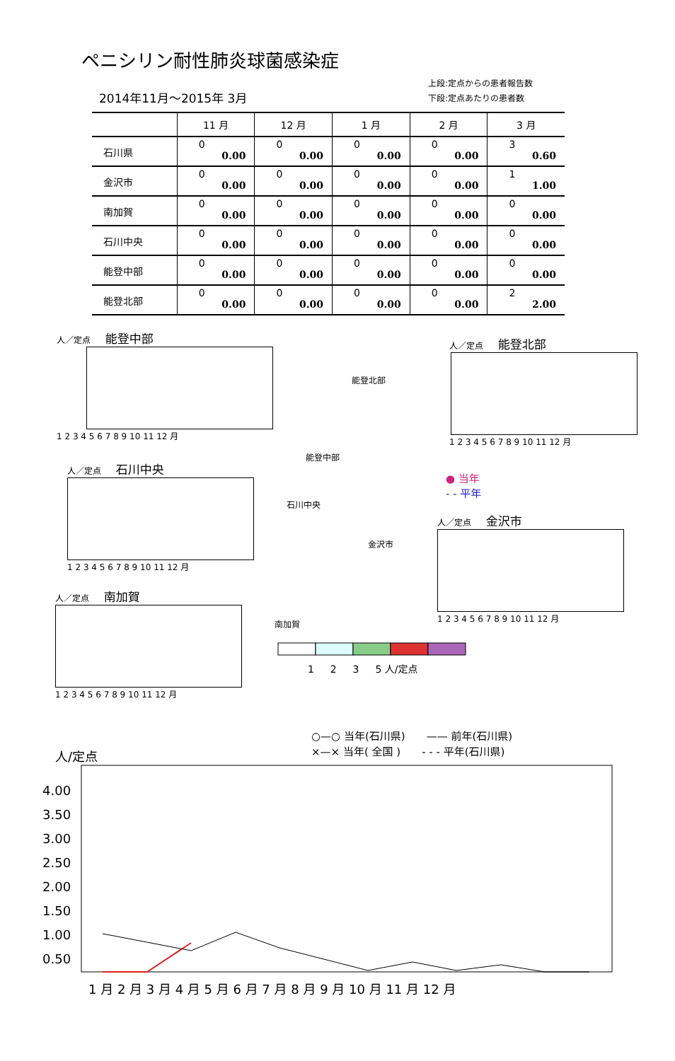ペニシリン耐性肺炎球菌感染症
2014年11月～2015年 3月
上段:定点からの患者報告数
下段:定点あたりの患者数
| | 11 月 | 12 月 | 1 月 | 2 月 | 3 月 |
| --- | --- | --- | --- | --- | --- |
| 石川県 | 0 0.00 | 0 0.00 | 0 0.00 | 0 0.00 | 3 0.60 |
| 金沢市 | 0 0.00 | 0 0.00 | 0 0.00 | 0 0.00 | 1 1.00 |
| 南加賀 | 0 0.00 | 0 0.00 | 0 0.00 | 0 0.00 | 0 0.00 |
| 石川中央 | 0 0.00 | 0 0.00 | 0 0.00 | 0 0.00 | 0 0.00 |
| 能登中部 | 0 0.00 | 0 0.00 | 0 0.00 | 0 0.00 | 0 0.00 |
| 能登北部 | 0 0.00 | 0 0.00 | 0 0.00 | 0 0.00 | 2 2.00 |
人／定点 　能登中部
1 2 3 4 5 6 7 8 9 10 11 12 月
人／定点 　能登北部
1 2 3 4 5 6 7 8 9 10 11 12 月
人／定点 　石川中央
1 2 3 4 5 6 7 8 9 10 11 12 月
人／定点 　金沢市
1 2 3 4 5 6 7 8 9 10 11 12 月
人／定点 　南加賀
1 2 3 4 5 6 7 8 9 10 11 12 月
● 当年
- - 平年
能登北部
能登中部
石川中央
金沢市
南加賀
1 　 2 　 3 　 5 人/定点
○—○ 当年(石川県)　　—— 前年(石川県)
×—× 当年( 全国 )　　- - - 平年(石川県)
人/定点
4.00
3.50
3.00
2.50
2.00
1.50
1.00
0.50
1 月 2 月 3 月 4 月 5 月 6 月 7 月 8 月 9 月 10 月 11 月 12 月